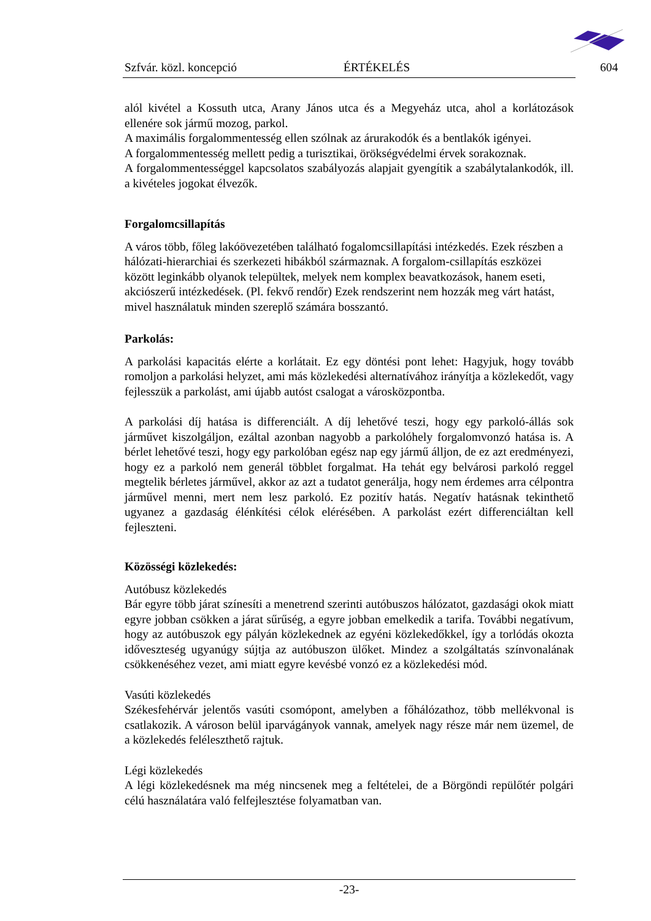Szfvár. közl. koncepció ÉRTÉKELÉS 604
alól kivétel a Kossuth utca, Arany János utca és a Megyeház utca, ahol a korlátozások ellenére sok jármű mozog, parkol.
A maximális forgalommentesség ellen szólnak az árurakodók és a bentlakók igényei.
A forgalommentesség mellett pedig a turisztikai, örökségvédelmi érvek sorakoznak.
A forgalommentességgel kapcsolatos szabályozás alapjait gyengítik a szabálytalankodók, ill. a kivételes jogokat élvezők.
Forgalomcsillapítás
A város több, főleg lakóövezetében található fogalomcsillapítási intézkedés. Ezek részben a hálózati-hierarchiai és szerkezeti hibákból származnak. A forgalom-csillapítás eszközei között leginkább olyanok települtek, melyek nem komplex beavatkozások, hanem eseti, akciószerű intézkedések. (Pl. fekvő rendőr) Ezek rendszerint nem hozzák meg várt hatást, mivel használatuk minden szereplő számára bosszantó.
Parkolás:
A parkolási kapacitás elérte a korlátait. Ez egy döntési pont lehet: Hagyjuk, hogy tovább romoljon a parkolási helyzet, ami más közlekedési alternatívához irányítja a közlekedőt, vagy fejlesszük a parkolást, ami újabb autóst csalogat a városközpontba.
A parkolási díj hatása is differenciált. A díj lehetővé teszi, hogy egy parkoló-állás sok járművet kiszolgáljon, ezáltal azonban nagyobb a parkolóhely forgalomvonzó hatása is. A bérlet lehetővé teszi, hogy egy parkolóban egész nap egy jármű álljon, de ez azt eredményezi, hogy ez a parkoló nem generál többlet forgalmat. Ha tehát egy belvárosi parkoló reggel megtelik bérletes járművel, akkor az azt a tudatot generálja, hogy nem érdemes arra célpontra járművel menni, mert nem lesz parkoló. Ez pozitív hatás. Negatív hatásnak tekinthető ugyanez a gazdaság élénkítési célok elérésében. A parkolást ezért differenciáltan kell fejleszteni.
Közösségi közlekedés:
Autóbusz közlekedés
Bár egyre több járat színesíti a menetrend szerinti autóbuszos hálózatot, gazdasági okok miatt egyre jobban csökken a járat sűrűség, a egyre jobban emelkedik a tarifa. További negatívum, hogy az autóbuszok egy pályán közlekednek az egyéni közlekedőkkel, így a torlódás okozta időveszteség ugyanúgy sújtja az autóbuszon ülőket. Mindez a szolgáltatás színvonalának csökkenéséhez vezet, ami miatt egyre kevésbé vonzó ez a közlekedési mód.
Vasúti közlekedés
Székesfehérvár jelentős vasúti csomópont, amelyben a főhálózathoz, több mellékvonal is csatlakozik. A városon belül iparvágányok vannak, amelyek nagy része már nem üzemel, de a közlekedés feléleszthető rajtuk.
Légi közlekedés
A légi közlekedésnek ma még nincsenek meg a feltételei, de a Börgöndi repülőtér polgári célú használatára való felfejlesztése folyamatban van.
-23-